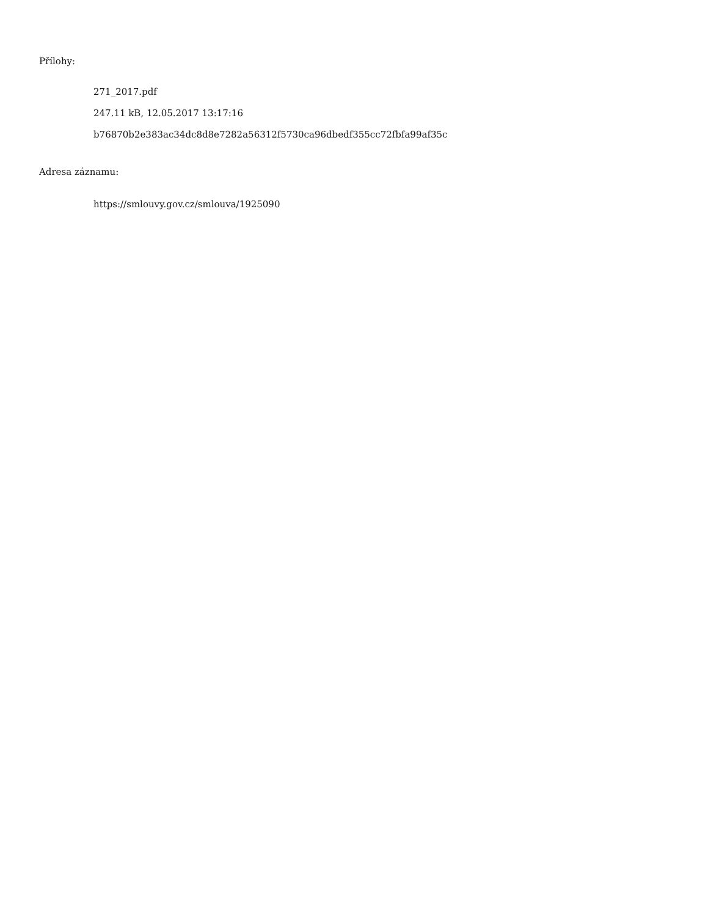Přílohy:
271_2017.pdf
247.11 kB, 12.05.2017 13:17:16
b76870b2e383ac34dc8d8e7282a56312f5730ca96dbedf355cc72fbfa99af35c
Adresa záznamu:
https://smlouvy.gov.cz/smlouva/1925090